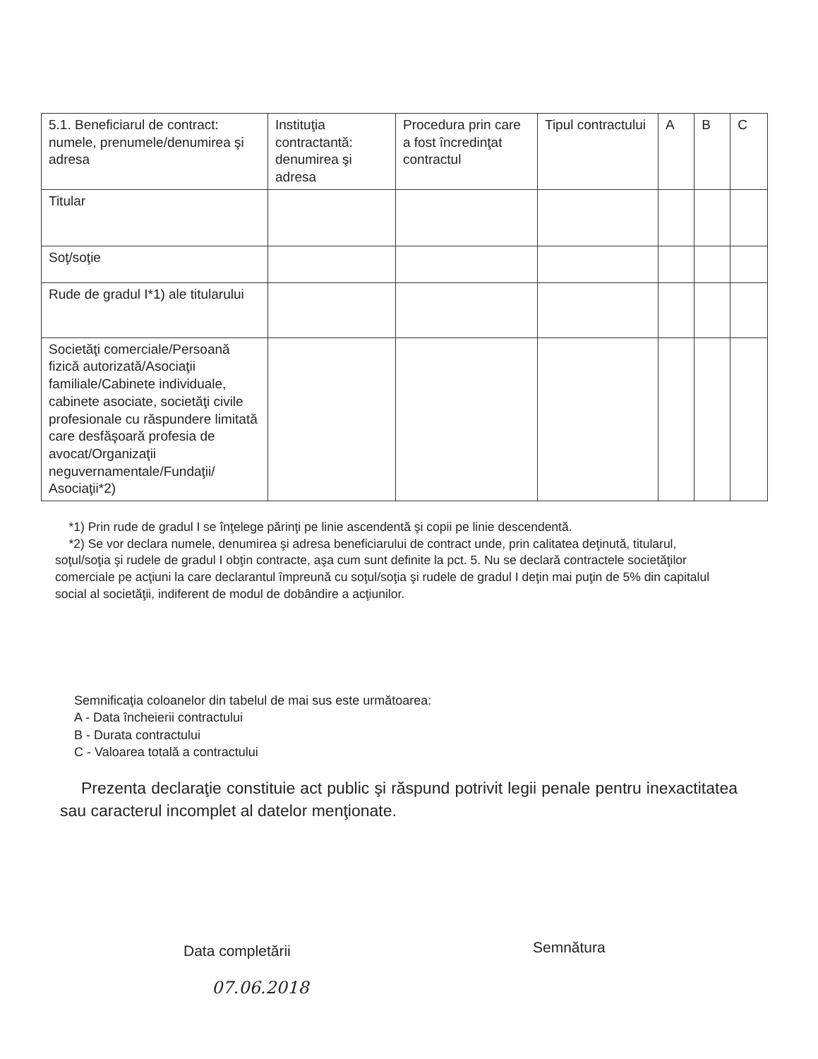| 5.1. Beneficiarul de contract: numele, prenumele/denumirea şi adresa | Instituţia contractantă: denumirea şi adresa | Procedura prin care a fost încredinţat contractul | Tipul contractului | A | B | C |
| --- | --- | --- | --- | --- | --- | --- |
| Titular | | | | | | |
| Soţ/soţie | | | | | | |
| Rude de gradul I*1) ale titularului | | | | | | |
| Societăţi comerciale/Persoană fizică autorizată/Asociaţii familiale/Cabinete individuale, cabinete asociate, societăţi civile profesionale cu răspundere limitată care desfăşoară profesia de avocat/Organizaţii neguvernamentale/Fundaţii/ Asociaţii*2) | | | | | | |
*1) Prin rude de gradul I se înţelege părinţi pe linie ascendentă şi copii pe linie descendentă.
*2) Se vor declara numele, denumirea şi adresa beneficiarului de contract unde, prin calitatea deţinută, titularul, soţul/soţia şi rudele de gradul I obţin contracte, aşa cum sunt definite la pct. 5. Nu se declară contractele societăţilor comerciale pe acţiuni la care declarantul împreună cu soţul/soţia şi rudele de gradul I deţin mai puţin de 5% din capitalul social al societăţii, indiferent de modul de dobândire a acţiunilor.
Semnificaţia coloanelor din tabelul de mai sus este următoarea:
A - Data încheierii contractului
B - Durata contractului
C - Valoarea totală a contractului
Prezenta declaraţie constituie act public şi răspund potrivit legii penale pentru inexactitatea sau caracterul incomplet al datelor menţionate.
Data completării
07.06.2018
Semnătura